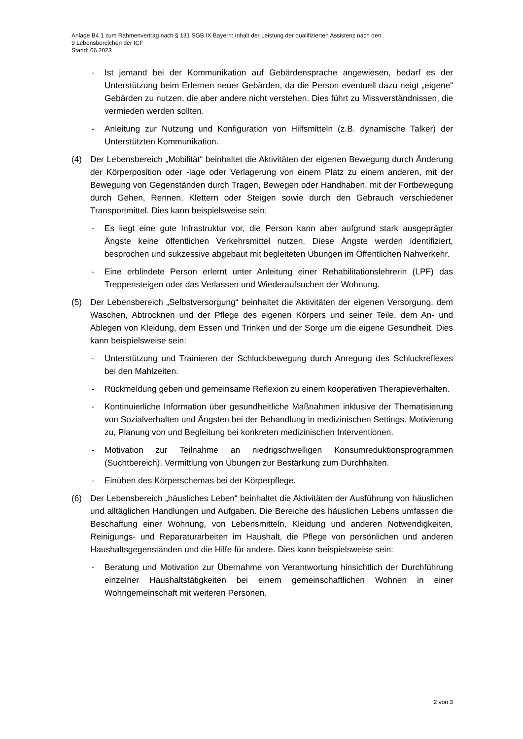Anlage B4.1 zum Rahmenvertrag nach § 131 SGB IX Bayern: Inhalt der Leistung der qualifizierten Assistenz nach den
9 Lebensbereichen der ICF
Stand: 06.2023
- Ist jemand bei der Kommunikation auf Gebärdensprache angewiesen, bedarf es der Unterstützung beim Erlernen neuer Gebärden, da die Person eventuell dazu neigt „eigene“ Gebärden zu nutzen, die aber andere nicht verstehen. Dies führt zu Missverständnissen, die vermieden werden sollten.
- Anleitung zur Nutzung und Konfiguration von Hilfsmitteln (z.B. dynamische Talker) der Unterstützten Kommunikation.
(4) Der Lebensbereich „Mobilität“ beinhaltet die Aktivitäten der eigenen Bewegung durch Änderung der Körperposition oder -lage oder Verlagerung von einem Platz zu einem anderen, mit der Bewegung von Gegenständen durch Tragen, Bewegen oder Handhaben, mit der Fortbewegung durch Gehen, Rennen, Klettern oder Steigen sowie durch den Gebrauch verschiedener Transportmittel. Dies kann beispielsweise sein:
- Es liegt eine gute Infrastruktur vor, die Person kann aber aufgrund stark ausgeprägter Ängste keine öffentlichen Verkehrsmittel nutzen. Diese Ängste werden identifiziert, besprochen und sukzessive abgebaut mit begleiteten Übungen im Öffentlichen Nahverkehr.
- Eine erblindete Person erlernt unter Anleitung einer Rehabilitationslehrerin (LPF) das Treppensteigen oder das Verlassen und Wiederaufsuchen der Wohnung.
(5) Der Lebensbereich „Selbstversorgung“ beinhaltet die Aktivitäten der eigenen Versorgung, dem Waschen, Abtrocknen und der Pflege des eigenen Körpers und seiner Teile, dem An- und Ablegen von Kleidung, dem Essen und Trinken und der Sorge um die eigene Gesundheit. Dies kann beispielsweise sein:
- Unterstützung und Trainieren der Schluckbewegung durch Anregung des Schluckreflexes bei den Mahlzeiten.
- Rückmeldung geben und gemeinsame Reflexion zu einem kooperativen Therapieverhalten.
- Kontinuierliche Information über gesundheitliche Maßnahmen inklusive der Thematisierung von Sozialverhalten und Ängsten bei der Behandlung in medizinischen Settings. Motivierung zu, Planung von und Begleitung bei konkreten medizinischen Interventionen.
- Motivation zur Teilnahme an niedrigschwelligen Konsumreduktionsprogrammen (Suchtbereich). Vermittlung von Übungen zur Bestärkung zum Durchhalten.
- Einüben des Körperschemas bei der Körperpflege.
(6) Der Lebensbereich „häusliches Leben“ beinhaltet die Aktivitäten der Ausführung von häuslichen und alltäglichen Handlungen und Aufgaben. Die Bereiche des häuslichen Lebens umfassen die Beschaffung einer Wohnung, von Lebensmitteln, Kleidung und anderen Notwendigkeiten, Reinigungs- und Reparaturarbeiten im Haushalt, die Pflege von persönlichen und anderen Haushaltsgegenständen und die Hilfe für andere. Dies kann beispielsweise sein:
- Beratung und Motivation zur Übernahme von Verantwortung hinsichtlich der Durchführung einzelner Haushaltstätigkeiten bei einem gemeinschaftlichen Wohnen in einer Wohngemeinschaft mit weiteren Personen.
2 von 3